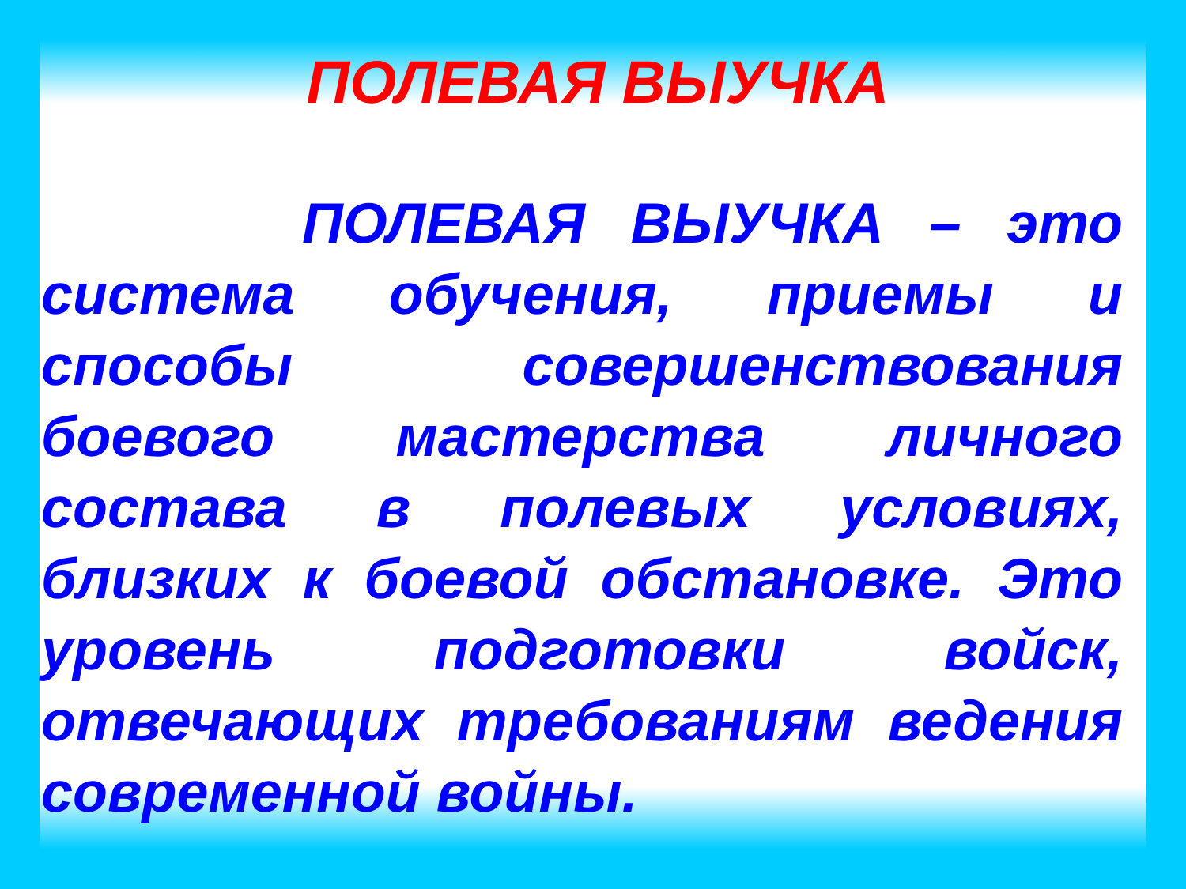ПОЛЕВАЯ ВЫУЧКА
ПОЛЕВАЯ ВЫУЧКА – это система обучения, приемы и способы совершенствования боевого мастерства личного состава в полевых условиях, близких к боевой обстановке. Это уровень подготовки войск, отвечающих требованиям ведения современной войны.